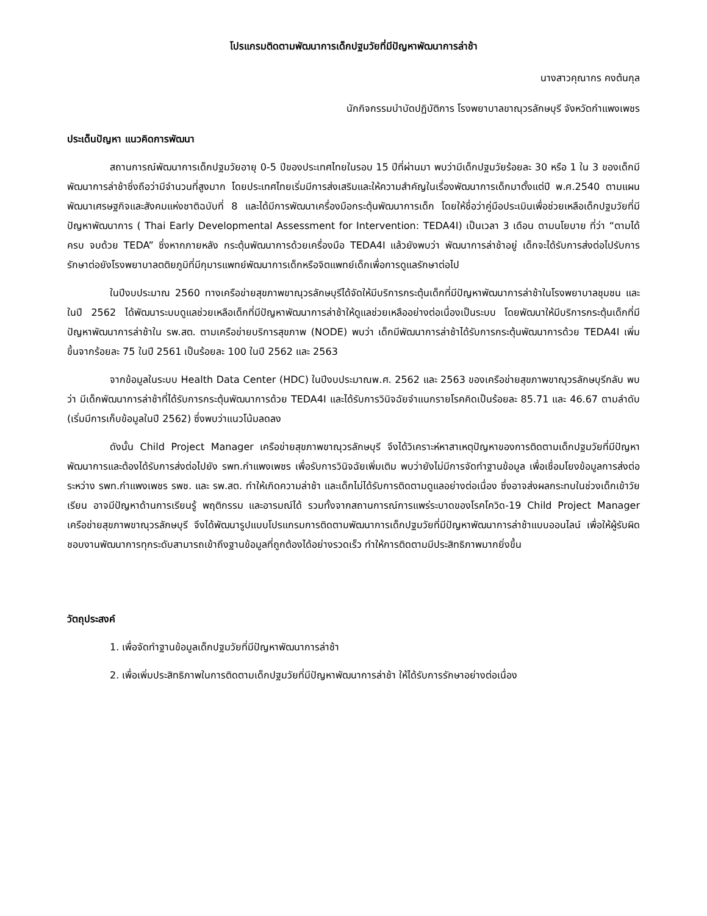โปรแกรมติดตามพัฒนาการเด็กปฐมวัยที่มีปัญหาพัฒนาการล่าช้า
นางสาวคุณากร คงต้นกุล
นักกิจกรรมบำบัดปฏิบัติการ โรงพยาบาลขาณุวรลักษบุรี จังหวัดกำแพงเพชร
ประเด็นปัญหา แนวคิดการพัฒนา
สถานการณ์พัฒนาการเด็กปฐมวัยอายุ 0-5 ปีของประเทศไทยในรอบ 15 ปีที่ผ่านมา พบว่ามีเด็กปฐมวัยร้อยละ 30 หรือ 1 ใน 3 ของเด็กมีพัฒนาการล่าช้าซึ่งถือว่ามีจำนวนที่สูงมาก โดยประเทศไทยเริ่มมีการส่งเสริมและให้ความสำคัญในเรื่องพัฒนาการเด็กมาตั้งแต่ปี พ.ศ.2540 ตามแผนพัฒนาเศรษฐกิจและสังคมแห่งชาติฉบับที่ 8 และได้มีการพัฒนาเครื่องมือกระตุ้นพัฒนาการเด็ก โดยให้ชื่อว่าคู่มือประเมินเพื่อช่วยเหลือเด็กปฐมวัยที่มีปัญหาพัฒนาการ ( Thai Early Developmental Assessment for Intervention: TEDA4I) เป็นเวลา 3 เดือน ตามนโยบาย ที่ว่า “ตามได้ครบ จบด้วย TEDA” ซึ่งหากภายหลัง กระตุ้นพัฒนาการด้วยเครื่องมือ TEDA4I แล้วยังพบว่า พัฒนาการล่าช้าอยู่ เด็กจะได้รับการส่งต่อไปรับการรักษาต่อยังโรงพยาบาลตติยภูมิที่มีกุมารแพทย์พัฒนาการเด็กหรือจิตแพทย์เด็กเพื่อการดูแลรักษาต่อไป
ในปีงบประมาณ 2560 ทางเครือข่ายสุขภาพขาณุวรลักษบุรีได้จัดให้มีบริการกระตุ้นเด็กที่มีปัญหาพัฒนาการล่าช้าในโรงพยาบาลชุมชน และในปี 2562 ได้พัฒนาระบบดูแลช่วยเหลือเด็กที่มีปัญหาพัฒนาการล่าช้าให้ดูแลช่วยเหลืออย่างต่อเนื่องเป็นระบบ โดยพัฒนาให้มีบริการกระตุ้นเด็กที่มีปัญหาพัฒนาการล่าช้าใน รพ.สต. ตามเครือข่ายบริการสุขภาพ (NODE) พบว่า เด็กมีพัฒนาการล่าช้าได้รับการกระตุ้นพัฒนาการด้วย TEDA4I เพิ่มขึ้นจากร้อยละ 75 ในปี 2561 เป็นร้อยละ 100 ในปี 2562 และ 2563
จากข้อมูลในระบบ Health Data Center (HDC) ในปีงบประมาณพ.ศ. 2562 และ 2563 ของเครือข่ายสุขภาพขาณุวรลักษบุรีกลับ พบว่า มีเด็กพัฒนาการล่าช้าที่ได้รับการกระตุ้นพัฒนาการด้วย TEDA4I และได้รับการวินิจฉัยจำแนกรายโรคคิดเป็นร้อยละ 85.71 และ 46.67 ตามลำดับ (เริ่มมีการเก็บข้อมูลในปี 2562) ซึ่งพบว่าแนวโน้มลดลง
ดังนั้น Child Project Manager เครือข่ายสุขภาพขาณุวรลักษบุรี จึงได้วิเคราะห์หาสาเหตุปัญหาของการติดตามเด็กปฐมวัยที่มีปัญหาพัฒนาการและต้องได้รับการส่งต่อไปยัง รพท.กำแพงเพชร เพื่อรับการวินิจฉัยเพิ่มเติม พบว่ายังไม่มีการจัดทำฐานข้อมูล เพื่อเชื่อมโยงข้อมูลการส่งต่อระหว่าง รพท.กำแพงเพชร รพช. และ รพ.สต. ทำให้เกิดความล่าช้า และเด็กไม่ได้รับการติดตามดูแลอย่างต่อเนื่อง ซึ่งอาจส่งผลกระทบในช่วงเด็กเข้าวัยเรียน อาจมีปัญหาด้านการเรียนรู้ พฤติกรรม และอารมณ์ได้ รวมทั้งจากสถานการณ์การแพร่ระบาดของโรคโควิด-19 Child Project Manager เครือข่ายสุขภาพขาณุวรลักษบุรี จึงได้พัฒนารูปแบบโปรแกรมการติดตามพัฒนาการเด็กปฐมวัยที่มีปัญหาพัฒนาการล่าช้าแบบออนไลน์ เพื่อให้ผู้รับผิดชอบงานพัฒนาการทุกระดับสามารถเข้าถึงฐานข้อมูลที่ถูกต้องได้อย่างรวดเร็ว ทำให้การติดตามมีประสิทธิภาพมากยิ่งขึ้น
วัตถุประสงค์
1. เพื่อจัดทำฐานข้อมูลเด็กปฐมวัยที่มีปัญหาพัฒนาการล่าช้า
2. เพื่อเพิ่มประสิทธิภาพในการติดตามเด็กปฐมวัยที่มีปัญหาพัฒนาการล่าช้า ให้ได้รับการรักษาอย่างต่อเนื่อง